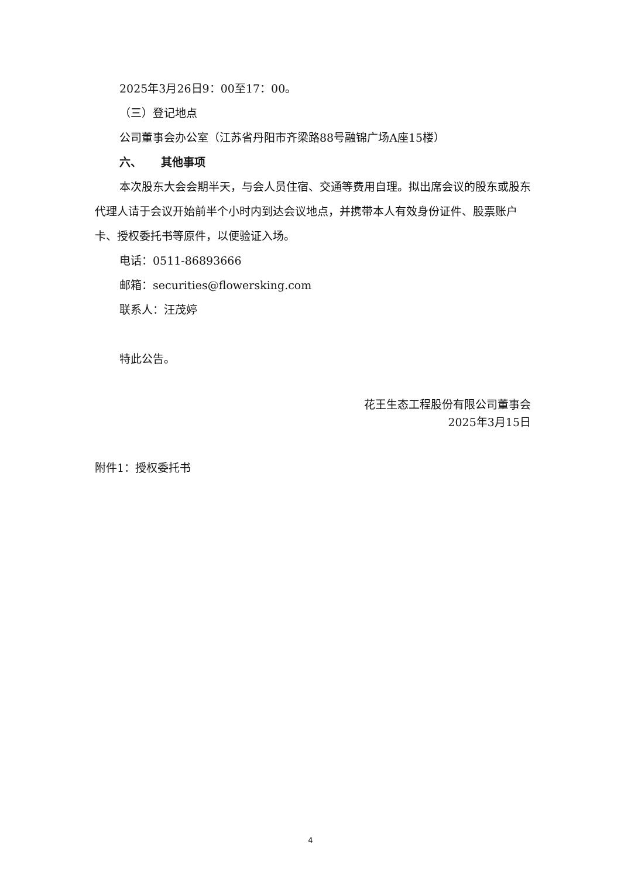2025年3月26日9：00至17：00。
（三）登记地点
公司董事会办公室（江苏省丹阳市齐梁路88号融锦广场A座15楼）
六、 其他事项
本次股东大会会期半天，与会人员住宿、交通等费用自理。拟出席会议的股东或股东代理人请于会议开始前半个小时内到达会议地点，并携带本人有效身份证件、股票账户卡、授权委托书等原件，以便验证入场。
电话：0511-86893666
邮箱：securities@flowersking.com
联系人：汪茂婷
特此公告。
花王生态工程股份有限公司董事会
2025年3月15日
附件1：授权委托书
4